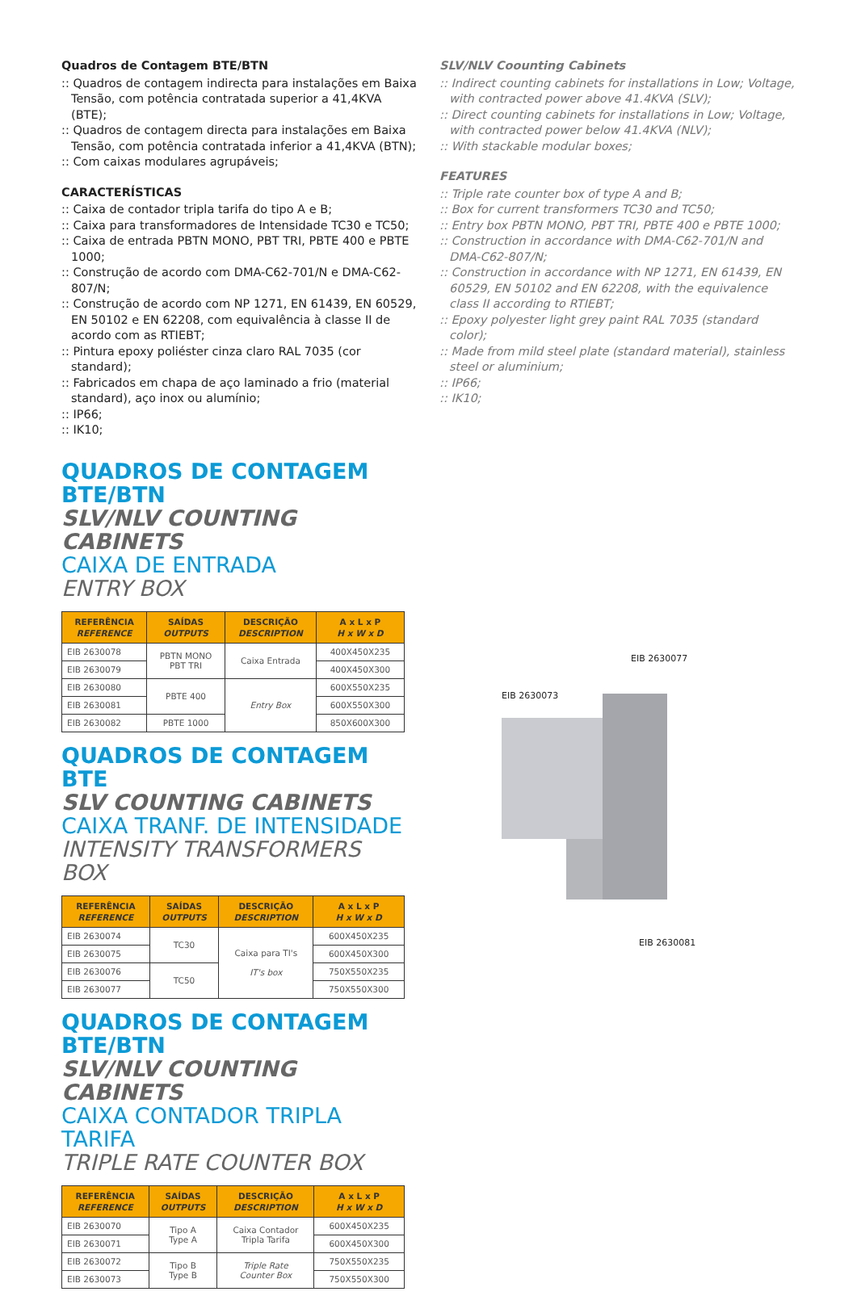Quadros de Contagem BTE/BTN
:: Quadros de contagem indirecta para instalações em Baixa Tensão, com potência contratada superior a 41,4KVA (BTE);
:: Quadros de contagem directa para instalações em Baixa Tensão, com potência contratada inferior a 41,4KVA (BTN);
:: Com caixas modulares agrupáveis;
CARACTERÍSTICAS
:: Caixa de contador tripla tarifa do tipo A e B;
:: Caixa para transformadores de Intensidade TC30 e TC50;
:: Caixa de entrada PBTN MONO, PBT TRI, PBTE 400 e PBTE 1000;
:: Construção de acordo com DMA-C62-701/N e DMA-C62-807/N;
:: Construção de acordo com NP 1271, EN 61439, EN 60529, EN 50102 e EN 62208, com equivalência à classe II de acordo com as RTIEBT;
:: Pintura epoxy poliéster cinza claro RAL 7035 (cor standard);
:: Fabricados em chapa de aço laminado a frio (material standard), aço inox ou alumínio;
:: IP66;
:: IK10;
SLV/NLV Coounting Cabinets
:: Indirect counting cabinets for installations in Low; Voltage, with contracted power above 41.4KVA (SLV);
:: Direct counting cabinets for installations in Low; Voltage, with contracted power below 41.4KVA (NLV);
:: With stackable modular boxes;
FEATURES
:: Triple rate counter box of type A and B;
:: Box for current transformers TC30 and TC50;
:: Entry box PBTN MONO, PBT TRI, PBTE 400 e PBTE 1000;
:: Construction in accordance with DMA-C62-701/N and DMA-C62-807/N;
:: Construction in accordance with NP 1271, EN 61439, EN 60529, EN 50102 and EN 62208, with the equivalence class II according to RTIEBT;
:: Epoxy polyester light grey paint RAL 7035 (standard color);
:: Made from mild steel plate (standard material), stainless steel or aluminium;
:: IP66;
:: IK10;
QUADROS DE CONTAGEM BTE/BTN
SLV/NLV COUNTING CABINETS
CAIXA DE ENTRADA
ENTRY BOX
| REFERÊNCIA REFERENCE | SAÍDAS OUTPUTS | DESCRIÇÃO DESCRIPTION | A x L x P H x W x D |
| --- | --- | --- | --- |
| EIB 2630078 | PBTN MONO PBT TRI | Caixa Entrada | 400X450X235 |
| EIB 2630079 | | | 400X450X300 |
| EIB 2630080 | PBTE 400 | Entry Box | 600X550X235 |
| EIB 2630081 | | | 600X550X300 |
| EIB 2630082 | PBTE 1000 | | 850X600X300 |
QUADROS DE CONTAGEM BTE
SLV COUNTING CABINETS
CAIXA TRANF. DE INTENSIDADE
INTENSITY TRANSFORMERS BOX
| REFERÊNCIA REFERENCE | SAÍDAS OUTPUTS | DESCRIÇÃO DESCRIPTION | A x L x P H x W x D |
| --- | --- | --- | --- |
| EIB 2630074 | TC30 | Caixa para TI's IT's box | 600X450X235 |
| EIB 2630075 | | | 600X450X300 |
| EIB 2630076 | TC50 | | 750X550X235 |
| EIB 2630077 | | | 750X550X300 |
QUADROS DE CONTAGEM BTE/BTN
SLV/NLV COUNTING CABINETS
CAIXA CONTADOR TRIPLA TARIFA
TRIPLE RATE COUNTER BOX
| REFERÊNCIA REFERENCE | SAÍDAS OUTPUTS | DESCRIÇÃO DESCRIPTION | A x L x P H x W x D |
| --- | --- | --- | --- |
| EIB 2630070 | Tipo A Type A | Caixa Contador Tripla Tarifa | 600X450X235 |
| EIB 2630071 | | | 600X450X300 |
| EIB 2630072 | Tipo B Type B | Triple Rate Counter Box | 750X550X235 |
| EIB 2630073 | | | 750X550X300 |
EIB 2630077
EIB 2630073
EIB 2630081